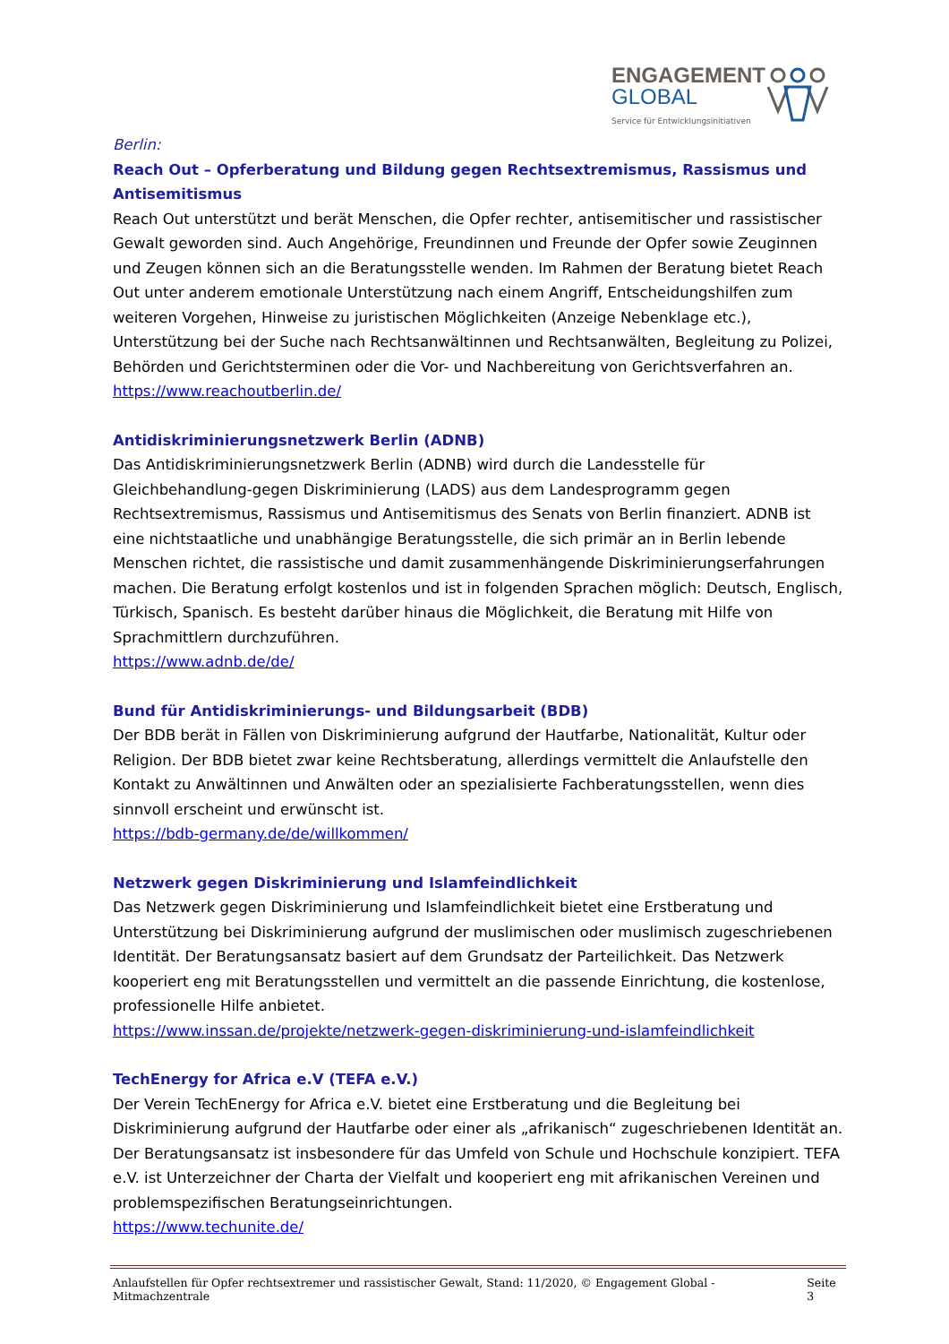ENGAGEMENT
GLOBAL
Service für Entwicklungsinitiativen
Berlin:
Reach Out – Opferberatung und Bildung gegen Rechtsextremismus, Rassismus und Antisemitismus
Reach Out unterstützt und berät Menschen, die Opfer rechter, antisemitischer und rassistischer Gewalt geworden sind. Auch Angehörige, Freundinnen und Freunde der Opfer sowie Zeuginnen und Zeugen können sich an die Beratungsstelle wenden. Im Rahmen der Beratung bietet Reach Out unter anderem emotionale Unterstützung nach einem Angriff, Entscheidungshilfen zum weiteren Vorgehen, Hinweise zu juristischen Möglichkeiten (Anzeige Nebenklage etc.), Unterstützung bei der Suche nach Rechtsanwältinnen und Rechtsanwälten, Begleitung zu Polizei, Behörden und Gerichtsterminen oder die Vor- und Nachbereitung von Gerichtsverfahren an.
https://www.reachoutberlin.de/
Antidiskriminierungsnetzwerk Berlin (ADNB)
Das Antidiskriminierungsnetzwerk Berlin (ADNB) wird durch die Landesstelle für Gleichbehandlung-gegen Diskriminierung (LADS) aus dem Landesprogramm gegen Rechtsextremismus, Rassismus und Antisemitismus des Senats von Berlin finanziert. ADNB ist eine nichtstaatliche und unabhängige Beratungsstelle, die sich primär an in Berlin lebende Menschen richtet, die rassistische und damit zusammenhängende Diskriminierungserfahrungen machen. Die Beratung erfolgt kostenlos und ist in folgenden Sprachen möglich: Deutsch, Englisch, Türkisch, Spanisch. Es besteht darüber hinaus die Möglichkeit, die Beratung mit Hilfe von Sprachmittlern durchzuführen.
https://www.adnb.de/de/
Bund für Antidiskriminierungs- und Bildungsarbeit (BDB)
Der BDB berät in Fällen von Diskriminierung aufgrund der Hautfarbe, Nationalität, Kultur oder Religion. Der BDB bietet zwar keine Rechtsberatung, allerdings vermittelt die Anlaufstelle den Kontakt zu Anwältinnen und Anwälten oder an spezialisierte Fachberatungsstellen, wenn dies sinnvoll erscheint und erwünscht ist.
https://bdb-germany.de/de/willkommen/
Netzwerk gegen Diskriminierung und Islamfeindlichkeit
Das Netzwerk gegen Diskriminierung und Islamfeindlichkeit bietet eine Erstberatung und Unterstützung bei Diskriminierung aufgrund der muslimischen oder muslimisch zugeschriebenen Identität. Der Beratungsansatz basiert auf dem Grundsatz der Parteilichkeit. Das Netzwerk kooperiert eng mit Beratungsstellen und vermittelt an die passende Einrichtung, die kostenlose, professionelle Hilfe anbietet.
https://www.inssan.de/projekte/netzwerk-gegen-diskriminierung-und-islamfeindlichkeit
TechEnergy for Africa e.V (TEFA e.V.)
Der Verein TechEnergy for Africa e.V. bietet eine Erstberatung und die Begleitung bei Diskriminierung aufgrund der Hautfarbe oder einer als „afrikanisch“ zugeschriebenen Identität an. Der Beratungsansatz ist insbesondere für das Umfeld von Schule und Hochschule konzipiert. TEFA e.V. ist Unterzeichner der Charta der Vielfalt und kooperiert eng mit afrikanischen Vereinen und problemspezifischen Beratungseinrichtungen.
https://www.techunite.de/
Anlaufstellen für Opfer rechtsextremer und rassistischer Gewalt, Stand: 11/2020, © Engagement Global - Mitmachzentrale Seite 3